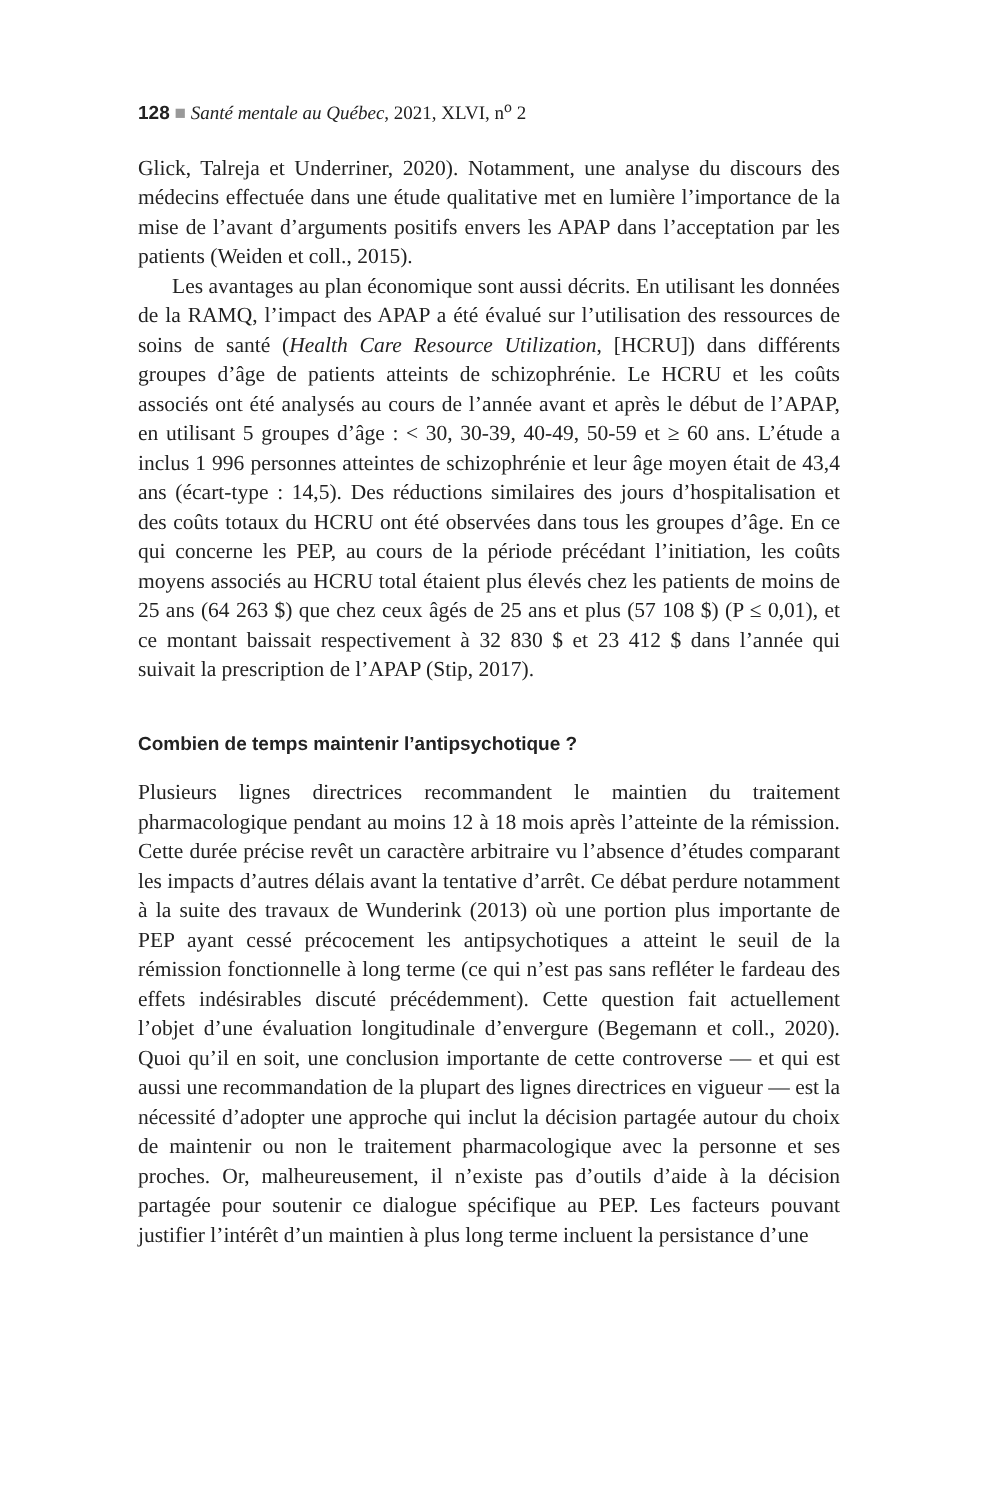128 ■ Santé mentale au Québec, 2021, XLVI, n<sup>o</sup> 2
Glick, Talreja et Underriner, 2020). Notamment, une analyse du discours des médecins effectuée dans une étude qualitative met en lumière l’importance de la mise de l’avant d’arguments positifs envers les APAP dans l’acceptation par les patients (Weiden et coll., 2015).
Les avantages au plan économique sont aussi décrits. En utilisant les données de la RAMQ, l’impact des APAP a été évalué sur l’utilisation des ressources de soins de santé (Health Care Resource Utilization, [HCRU]) dans différents groupes d’âge de patients atteints de schizophrénie. Le HCRU et les coûts associés ont été analysés au cours de l’année avant et après le début de l’APAP, en utilisant 5 groupes d’âge : < 30, 30-39, 40-49, 50-59 et ≥ 60 ans. L’étude a inclus 1 996 personnes atteintes de schizophrénie et leur âge moyen était de 43,4 ans (écart-type : 14,5). Des réductions similaires des jours d’hospitalisation et des coûts totaux du HCRU ont été observées dans tous les groupes d’âge. En ce qui concerne les PEP, au cours de la période précédant l’initiation, les coûts moyens associés au HCRU total étaient plus élevés chez les patients de moins de 25 ans (64 263 $) que chez ceux âgés de 25 ans et plus (57 108 $) (P ≤ 0,01), et ce montant baissait respectivement à 32 830 $ et 23 412 $ dans l’année qui suivait la prescription de l’APAP (Stip, 2017).
Combien de temps maintenir l’antipsychotique ?
Plusieurs lignes directrices recommandent le maintien du traitement pharmacologique pendant au moins 12 à 18 mois après l’atteinte de la rémission. Cette durée précise revêt un caractère arbitraire vu l’absence d’études comparant les impacts d’autres délais avant la tentative d’arrêt. Ce débat perdure notamment à la suite des travaux de Wunderink (2013) où une portion plus importante de PEP ayant cessé précocement les antipsychotiques a atteint le seuil de la rémission fonctionnelle à long terme (ce qui n’est pas sans refléter le fardeau des effets indésirables discuté précédemment). Cette question fait actuellement l’objet d’une évaluation longitudinale d’envergure (Begemann et coll., 2020). Quoi qu’il en soit, une conclusion importante de cette controverse — et qui est aussi une recommandation de la plupart des lignes directrices en vigueur — est la nécessité d’adopter une approche qui inclut la décision partagée autour du choix de maintenir ou non le traitement pharmacologique avec la personne et ses proches. Or, malheureusement, il n’existe pas d’outils d’aide à la décision partagée pour soutenir ce dialogue spécifique au PEP. Les facteurs pouvant justifier l’intérêt d’un maintien à plus long terme incluent la persistance d’une